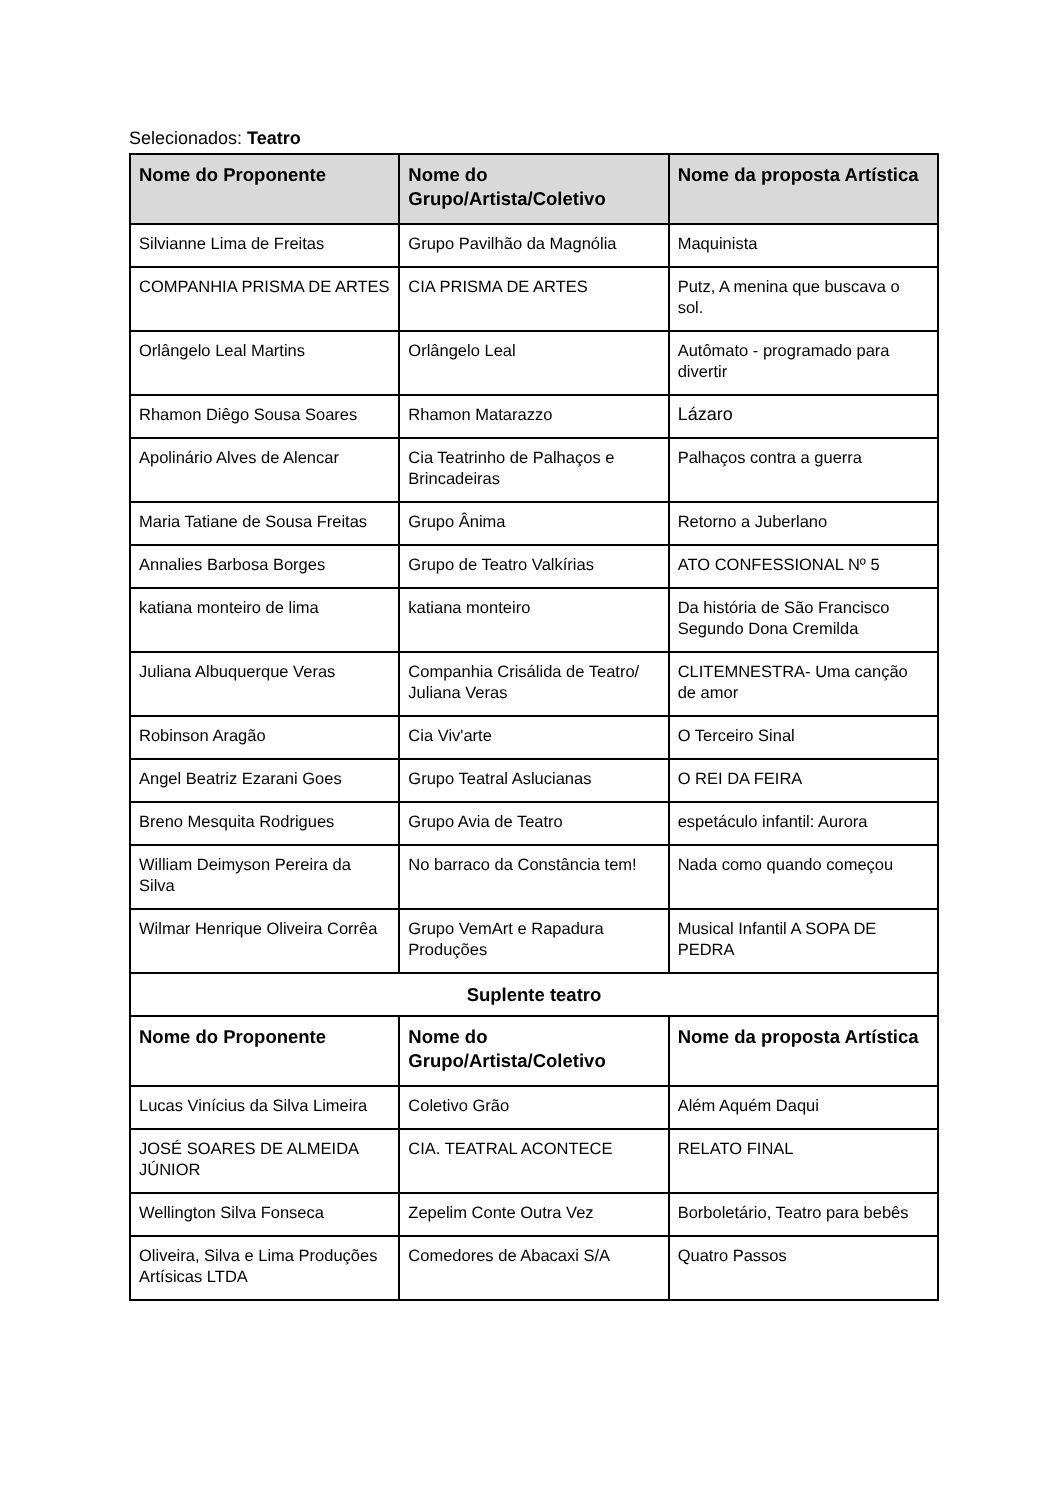Selecionados: Teatro
| Nome do Proponente | Nome do Grupo/Artista/Coletivo | Nome da proposta Artística |
| --- | --- | --- |
| Silvianne Lima de Freitas | Grupo Pavilhão da Magnólia | Maquinista |
| COMPANHIA PRISMA DE ARTES | CIA PRISMA DE ARTES | Putz, A menina que buscava o sol. |
| Orlângelo Leal Martins | Orlângelo Leal | Autômato - programado para divertir |
| Rhamon Diêgo Sousa Soares | Rhamon Matarazzo | Lázaro |
| Apolinário Alves de Alencar | Cia Teatrinho de Palhaços e Brincadeiras | Palhaços contra a guerra |
| Maria Tatiane de Sousa Freitas | Grupo Ânima | Retorno a Juberlano |
| Annalies Barbosa Borges | Grupo de Teatro Valkírias | ATO CONFESSIONAL Nº 5 |
| katiana monteiro de lima | katiana monteiro | Da história de São Francisco Segundo Dona Cremilda |
| Juliana Albuquerque Veras | Companhia Crisálida de Teatro/ Juliana Veras | CLITEMNESTRA- Uma canção de amor |
| Robinson Aragão | Cia Viv'arte | O Terceiro Sinal |
| Angel Beatriz Ezarani Goes | Grupo Teatral Aslucianas | O REI DA FEIRA |
| Breno Mesquita Rodrigues | Grupo Avia de Teatro | espetáculo infantil: Aurora |
| William Deimyson Pereira da Silva | No barraco da Constância tem! | Nada como quando começou |
| Wilmar Henrique Oliveira Corrêa | Grupo VemArt e Rapadura Produções | Musical Infantil A SOPA DE PEDRA |
| Suplente teatro | | |
| Nome do Proponente | Nome do Grupo/Artista/Coletivo | Nome da proposta Artística |
| Lucas Vinícius da Silva Limeira | Coletivo Grão | Além Aquém Daqui |
| JOSÉ SOARES DE ALMEIDA JÚNIOR | CIA. TEATRAL ACONTECE | RELATO FINAL |
| Wellington Silva Fonseca | Zepelim Conte Outra Vez | Borboletário, Teatro para bebês |
| Oliveira, Silva e Lima Produções Artísicas LTDA | Comedores de Abacaxi S/A | Quatro Passos |